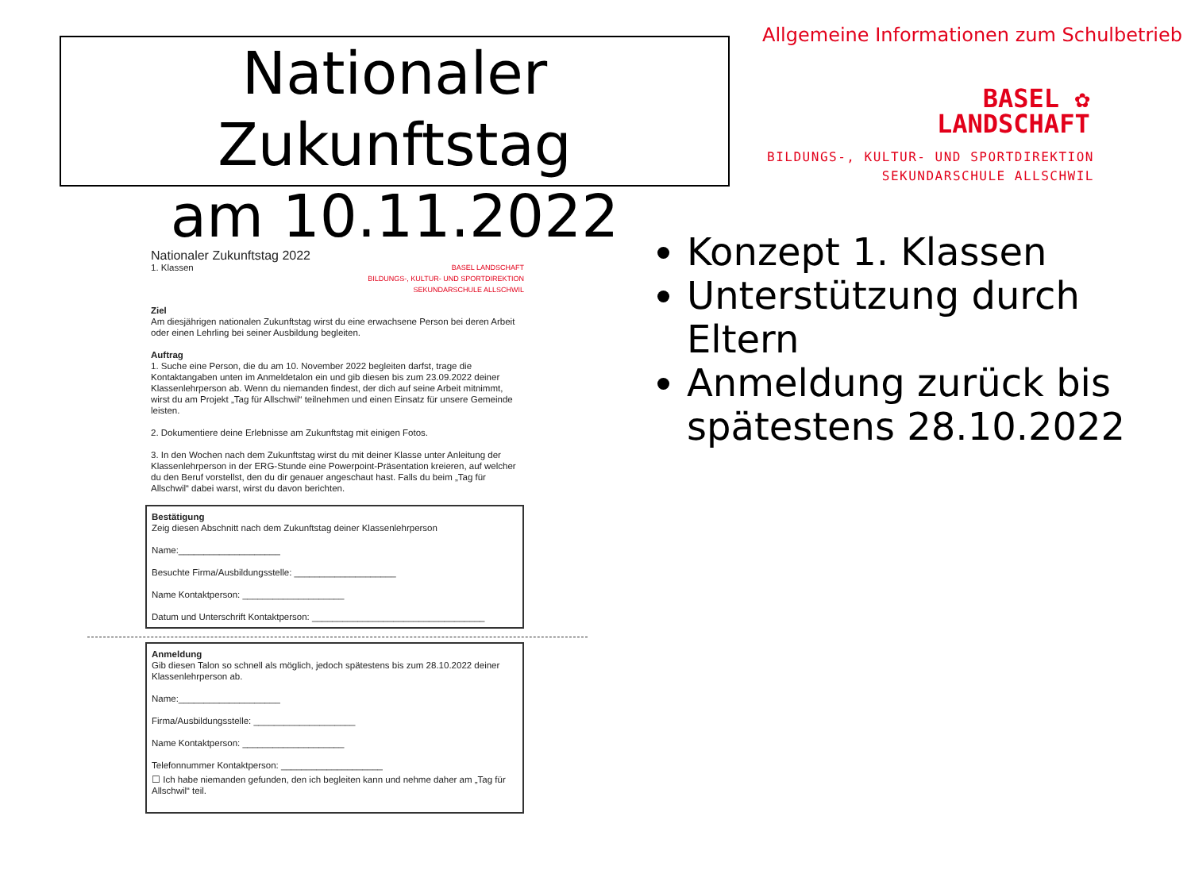Nationaler Zukunftstag
am 10.11.2022
Allgemeine Informationen zum Schulbetrieb
BASEL ✿
LANDSCHAFT
BILDUNGS-, KULTUR- UND SPORTDIREKTION
SEKUNDARSCHULE ALLSCHWIL
Nationaler Zukunftstag 2022
1. Klassen BASEL LANDSCHAFT
BILDUNGS-, KULTUR- UND SPORTDIREKTION
SEKUNDARSCHULE ALLSCHWIL
Ziel
Am diesjährigen nationalen Zukunftstag wirst du eine erwachsene Person bei deren Arbeit oder einen Lehrling bei seiner Ausbildung begleiten.
Auftrag
1. Suche eine Person, die du am 10. November 2022 begleiten darfst, trage die Kontaktangaben unten im Anmeldetalon ein und gib diesen bis zum 23.09.2022 deiner Klassenlehrperson ab. Wenn du niemanden findest, der dich auf seine Arbeit mitnimmt, wirst du am Projekt „Tag für Allschwil“ teilnehmen und einen Einsatz für unsere Gemeinde leisten.
2. Dokumentiere deine Erlebnisse am Zukunftstag mit einigen Fotos.
3. In den Wochen nach dem Zukunftstag wirst du mit deiner Klasse unter Anleitung der Klassenlehrperson in der ERG-Stunde eine Powerpoint-Präsentation kreieren, auf welcher du den Beruf vorstellst, den du dir genauer angeschaut hast. Falls du beim „Tag für Allschwil“ dabei warst, wirst du davon berichten.
Bestätigung
Zeig diesen Abschnitt nach dem Zukunftstag deiner Klassenlehrperson
Name:____________________
Besuchte Firma/Ausbildungsstelle: ____________________
Name Kontaktperson: ____________________
Datum und Unterschrift Kontaktperson: __________________________________
Anmeldung
Gib diesen Talon so schnell als möglich, jedoch spätestens bis zum 28.10.2022 deiner Klassenlehrperson ab.
Name:____________________
Firma/Ausbildungsstelle: ____________________
Name Kontaktperson: ____________________
Telefonnummer Kontaktperson: ____________________
☐ Ich habe niemanden gefunden, den ich begleiten kann und nehme daher am „Tag für Allschwil“ teil.
Konzept 1. Klassen
Unterstützung durch Eltern
Anmeldung zurück bis spätestens 28.10.2022